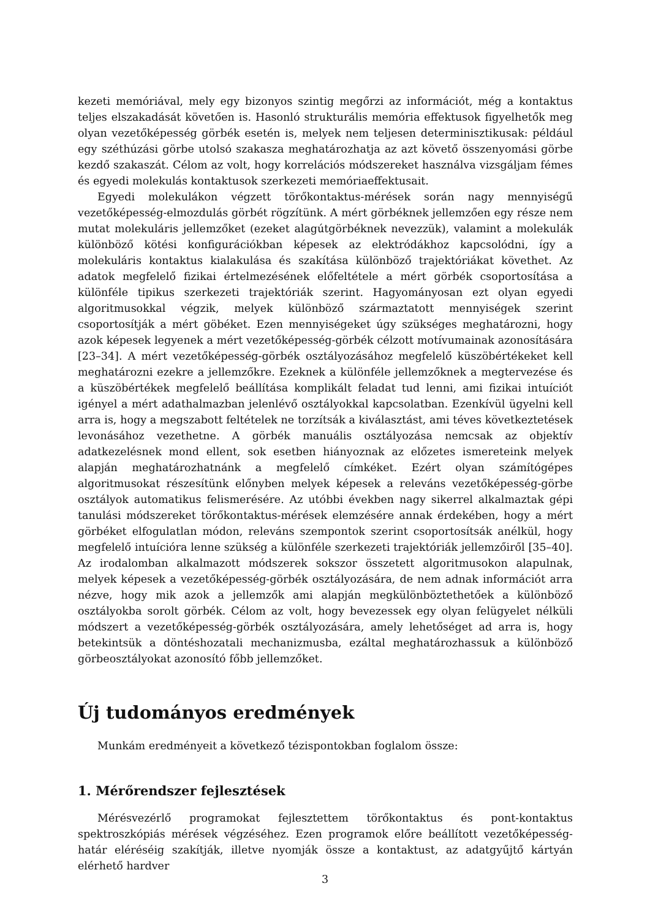kezeti memóriával, mely egy bizonyos szintig megőrzi az információt, még a kontaktus teljes elszakadását követően is. Hasonló strukturális memória effektusok figyelhetők meg olyan vezetőképesség görbék esetén is, melyek nem teljesen determinisztikusak: például egy széthúzási görbe utolsó szakasza meghatározhatja az azt követő összenyomási görbe kezdő szakaszát. Célom az volt, hogy korrelációs módszereket használva vizsgáljam fémes és egyedi molekulás kontaktusok szerkezeti memóriaeffektusait.
Egyedi molekulákon végzett törőkontaktus-mérések során nagy mennyiségű vezetőképesség-elmozdulás görbét rögzítünk. A mért görbéknek jellemzően egy része nem mutat molekuláris jellemzőket (ezeket alagútgörbéknek nevezzük), valamint a molekulák különböző kötési konfigurációkban képesek az elektródákhoz kapcsolódni, így a molekuláris kontaktus kialakulása és szakítása különböző trajektóriákat követhet. Az adatok megfelelő fizikai értelmezésének előfeltétele a mért görbék csoportosítása a különféle tipikus szerkezeti trajektóriák szerint. Hagyományosan ezt olyan egyedi algoritmusokkal végzik, melyek különböző származtatott mennyiségek szerint csoportosítják a mért göbéket. Ezen mennyiségeket úgy szükséges meghatározni, hogy azok képesek legyenek a mért vezetőképesség-görbék célzott motívumainak azonosítására [23–34]. A mért vezetőképesség-görbék osztályozásához megfelelő küszöbértékeket kell meghatározni ezekre a jellemzőkre. Ezeknek a különféle jellemzőknek a megtervezése és a küszöbértékek megfelelő beállítása komplikált feladat tud lenni, ami fizikai intuíciót igényel a mért adathalmazban jelenlévő osztályokkal kapcsolatban. Ezenkívül ügyelni kell arra is, hogy a megszabott feltételek ne torzítsák a kiválasztást, ami téves következtetések levonásához vezethetne. A görbék manuális osztályozása nemcsak az objektív adatkezelésnek mond ellent, sok esetben hiányoznak az előzetes ismereteink melyek alapján meghatározhatnánk a megfelelő címkéket. Ezért olyan számítógépes algoritmusokat részesítünk előnyben melyek képesek a releváns vezetőképesség-görbe osztályok automatikus felismerésére. Az utóbbi években nagy sikerrel alkalmaztak gépi tanulási módszereket törőkontaktus-mérések elemzésére annak érdekében, hogy a mért görbéket elfogulatlan módon, releváns szempontok szerint csoportosítsák anélkül, hogy megfelelő intuícióra lenne szükség a különféle szerkezeti trajektóriák jellemzőiről [35–40]. Az irodalomban alkalmazott módszerek sokszor összetett algoritmusokon alapulnak, melyek képesek a vezetőképesség-görbék osztályozására, de nem adnak információt arra nézve, hogy mik azok a jellemzők ami alapján megkülönböztethetőek a különböző osztályokba sorolt görbék. Célom az volt, hogy bevezessek egy olyan felügyelet nélküli módszert a vezetőképesség-görbék osztályozására, amely lehetőséget ad arra is, hogy betekintsük a döntéshozatali mechanizmusba, ezáltal meghatározhassuk a különböző görbeosztályokat azonosító főbb jellemzőket.
Új tudományos eredmények
Munkám eredményeit a következő tézispontokban foglalom össze:
1. Mérőrendszer fejlesztések
Mérésvezérlő programokat fejlesztettem törőkontaktus és pont-kontaktus spektroszkópiás mérések végzéséhez. Ezen programok előre beállított vezetőképesség-határ eléréséig szakítják, illetve nyomják össze a kontaktust, az adatgyűjtő kártyán elérhető hardver
3